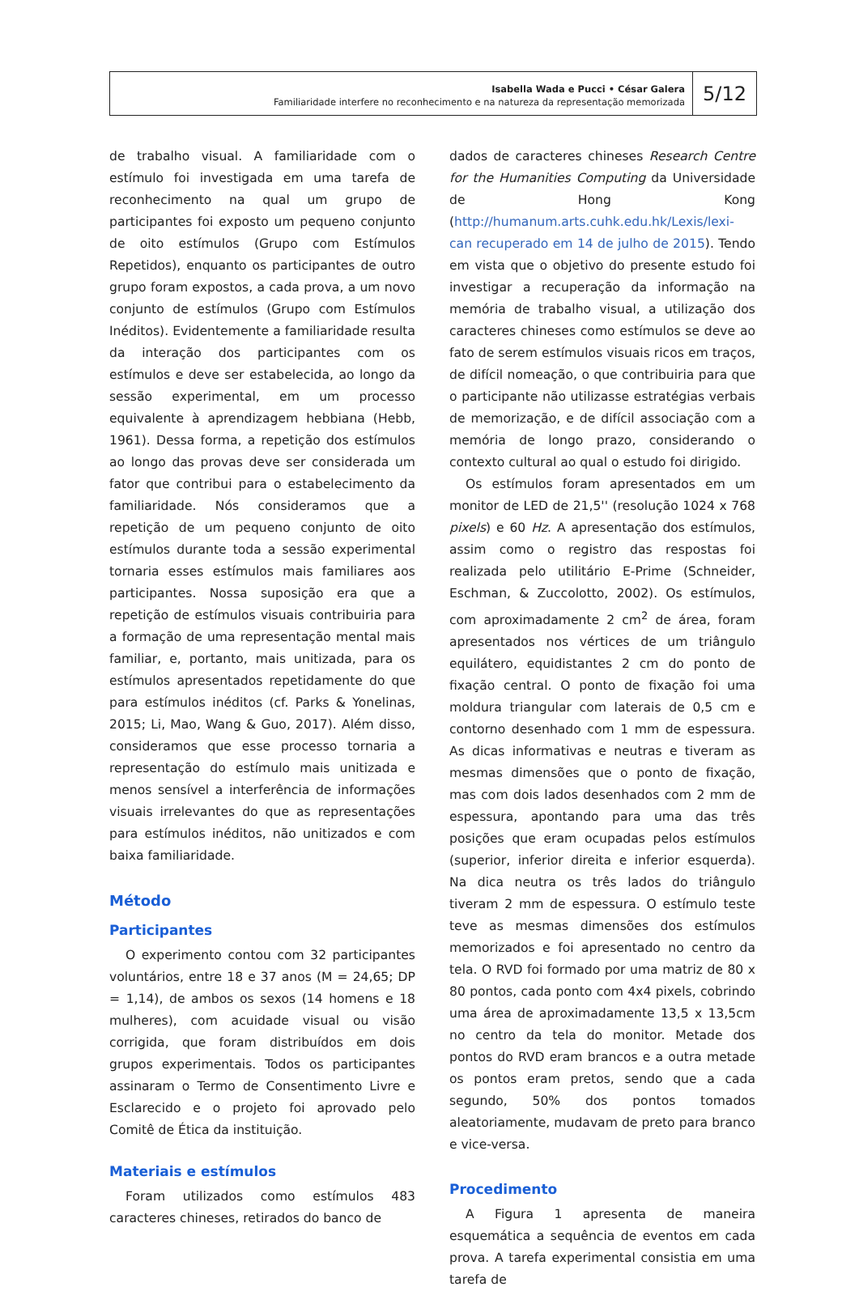Isabella Wada e Pucci • César Galera
Familiaridade interfere no reconhecimento e na natureza da representação memorizada
5/12
de trabalho visual. A familiaridade com o estímulo foi investigada em uma tarefa de reconhecimento na qual um grupo de participantes foi exposto um pequeno conjunto de oito estímulos (Grupo com Estímulos Repetidos), enquanto os participantes de outro grupo foram expostos, a cada prova, a um novo conjunto de estímulos (Grupo com Estímulos Inéditos). Evidentemente a familiaridade resulta da interação dos participantes com os estímulos e deve ser estabelecida, ao longo da sessão experimental, em um processo equivalente à aprendizagem hebbiana (Hebb, 1961). Dessa forma, a repetição dos estímulos ao longo das provas deve ser considerada um fator que contribui para o estabelecimento da familiaridade. Nós consideramos que a repetição de um pequeno conjunto de oito estímulos durante toda a sessão experimental tornaria esses estímulos mais familiares aos participantes. Nossa suposição era que a repetição de estímulos visuais contribuiria para a formação de uma representação mental mais familiar, e, portanto, mais unitizada, para os estímulos apresentados repetidamente do que para estímulos inéditos (cf. Parks & Yonelinas, 2015; Li, Mao, Wang & Guo, 2017). Além disso, consideramos que esse processo tornaria a representação do estímulo mais unitizada e menos sensível a interferência de informações visuais irrelevantes do que as representações para estímulos inéditos, não unitizados e com baixa familiaridade.
Método
Participantes
O experimento contou com 32 participantes voluntários, entre 18 e 37 anos (M = 24,65; DP = 1,14), de ambos os sexos (14 homens e 18 mulheres), com acuidade visual ou visão corrigida, que foram distribuídos em dois grupos experimentais. Todos os participantes assinaram o Termo de Consentimento Livre e Esclarecido e o projeto foi aprovado pelo Comitê de Ética da instituição.
Materiais e estímulos
Foram utilizados como estímulos 483 caracteres chineses, retirados do banco de
dados de caracteres chineses Research Centre for the Humanities Computing da Universidade de Hong Kong (http://humanum.arts.cuhk.edu.hk/Lexis/lexi-can recuperado em 14 de julho de 2015). Tendo em vista que o objetivo do presente estudo foi investigar a recuperação da informação na memória de trabalho visual, a utilização dos caracteres chineses como estímulos se deve ao fato de serem estímulos visuais ricos em traços, de difícil nomeação, o que contribuiria para que o participante não utilizasse estratégias verbais de memorização, e de difícil associação com a memória de longo prazo, considerando o contexto cultural ao qual o estudo foi dirigido.
Os estímulos foram apresentados em um monitor de LED de 21,5'' (resolução 1024 x 768 pixels) e 60 Hz. A apresentação dos estímulos, assim como o registro das respostas foi realizada pelo utilitário E-Prime (Schneider, Eschman, & Zuccolotto, 2002). Os estímulos, com aproximadamente 2 cm<sup>2</sup> de área, foram apresentados nos vértices de um triângulo equilátero, equidistantes 2 cm do ponto de fixação central. O ponto de fixação foi uma moldura triangular com laterais de 0,5 cm e contorno desenhado com 1 mm de espessura. As dicas informativas e neutras e tiveram as mesmas dimensões que o ponto de fixação, mas com dois lados desenhados com 2 mm de espessura, apontando para uma das três posições que eram ocupadas pelos estímulos (superior, inferior direita e inferior esquerda). Na dica neutra os três lados do triângulo tiveram 2 mm de espessura. O estímulo teste teve as mesmas dimensões dos estímulos memorizados e foi apresentado no centro da tela. O RVD foi formado por uma matriz de 80 x 80 pontos, cada ponto com 4x4 pixels, cobrindo uma área de aproximadamente 13,5 x 13,5cm no centro da tela do monitor. Metade dos pontos do RVD eram brancos e a outra metade os pontos eram pretos, sendo que a cada segundo, 50% dos pontos tomados aleatoriamente, mudavam de preto para branco e vice-versa.
Procedimento
A Figura 1 apresenta de maneira esquemática a sequência de eventos em cada prova. A tarefa experimental consistia em uma tarefa de